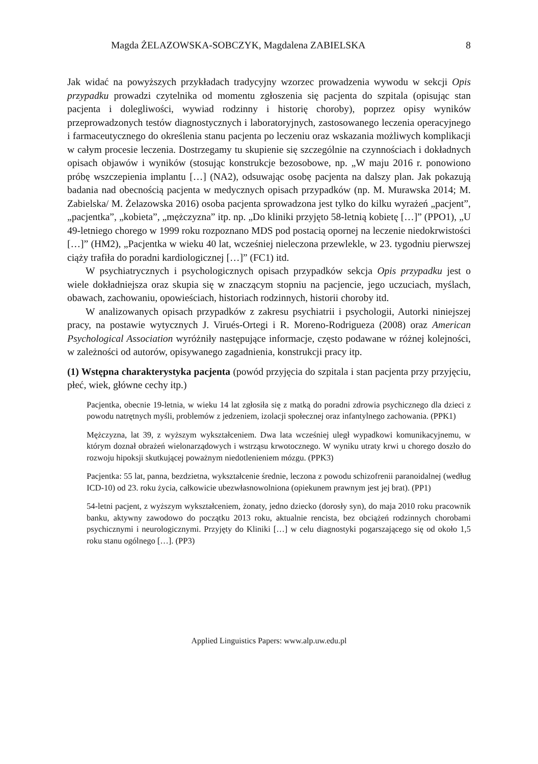Magda ŻELAZOWSKA-SOBCZYK, Magdalena ZABIELSKA 8
Jak widać na powyższych przykładach tradycyjny wzorzec prowadzenia wywodu w sekcji Opis przypadku prowadzi czytelnika od momentu zgłoszenia się pacjenta do szpitala (opisując stan pacjenta i dolegliwości, wywiad rodzinny i historię choroby), poprzez opisy wyników przeprowadzonych testów diagnostycznych i laboratoryjnych, zastosowanego leczenia operacyjnego i farmaceutycznego do określenia stanu pacjenta po leczeniu oraz wskazania możliwych komplikacji w całym procesie leczenia. Dostrzegamy tu skupienie się szczególnie na czynnościach i dokładnych opisach objawów i wyników (stosując konstrukcje bezosobowe, np. „W maju 2016 r. ponowiono próbę wszczepienia implantu […] (NA2), odsuwając osobę pacjenta na dalszy plan. Jak pokazują badania nad obecnością pacjenta w medycznych opisach przypadków (np. M. Murawska 2014; M. Zabielska/ M. Żelazowska 2016) osoba pacjenta sprowadzona jest tylko do kilku wyrażeń „pacjent”, „pacjentka”, „kobieta”, „mężczyzna” itp. np. „Do kliniki przyjęto 58-letnią kobietę […]” (PPO1), „U 49-letniego chorego w 1999 roku rozpoznano MDS pod postacią opornej na leczenie niedokrwistości […]” (HM2), „Pacjentka w wieku 40 lat, wcześniej nieleczona przewlekle, w 23. tygodniu pierwszej ciąży trafiła do poradni kardiologicznej […]” (FC1) itd.
W psychiatrycznych i psychologicznych opisach przypadków sekcja Opis przypadku jest o wiele dokładniejsza oraz skupia się w znaczącym stopniu na pacjencie, jego uczuciach, myślach, obawach, zachowaniu, opowieściach, historiach rodzinnych, historii choroby itd.
W analizowanych opisach przypadków z zakresu psychiatrii i psychologii, Autorki niniejszej pracy, na postawie wytycznych J. Virués-Ortegi i R. Moreno-Rodrigueza (2008) oraz American Psychological Association wyróżniły następujące informacje, często podawane w różnej kolejności, w zależności od autorów, opisywanego zagadnienia, konstrukcji pracy itp.
(1) Wstępna charakterystyka pacjenta (powód przyjęcia do szpitala i stan pacjenta przy przyjęciu, płeć, wiek, główne cechy itp.)
Pacjentka, obecnie 19-letnia, w wieku 14 lat zgłosiła się z matką do poradni zdrowia psychicznego dla dzieci z powodu natrętnych myśli, problemów z jedzeniem, izolacji społecznej oraz infantylnego zachowania. (PPK1)
Mężczyzna, lat 39, z wyższym wykształceniem. Dwa lata wcześniej uległ wypadkowi komunikacyjnemu, w którym doznał obrażeń wielonarządowych i wstrząsu krwotocznego. W wyniku utraty krwi u chorego doszło do rozwoju hipoksji skutkującej poważnym niedotlenieniem mózgu. (PPK3)
Pacjentka: 55 lat, panna, bezdzietna, wykształcenie średnie, leczona z powodu schizofrenii paranoidalnej (według ICD-10) od 23. roku życia, całkowicie ubezwłasnowolniona (opiekunem prawnym jest jej brat). (PP1)
54-letni pacjent, z wyższym wykształceniem, żonaty, jedno dziecko (dorosły syn), do maja 2010 roku pracownik banku, aktywny zawodowo do początku 2013 roku, aktualnie rencista, bez obciążeń rodzinnych chorobami psychicznymi i neurologicznymi. Przyjęty do Kliniki […] w celu diagnostyki pogarszającego się od około 1,5 roku stanu ogólnego […]. (PP3)
Applied Linguistics Papers: www.alp.uw.edu.pl